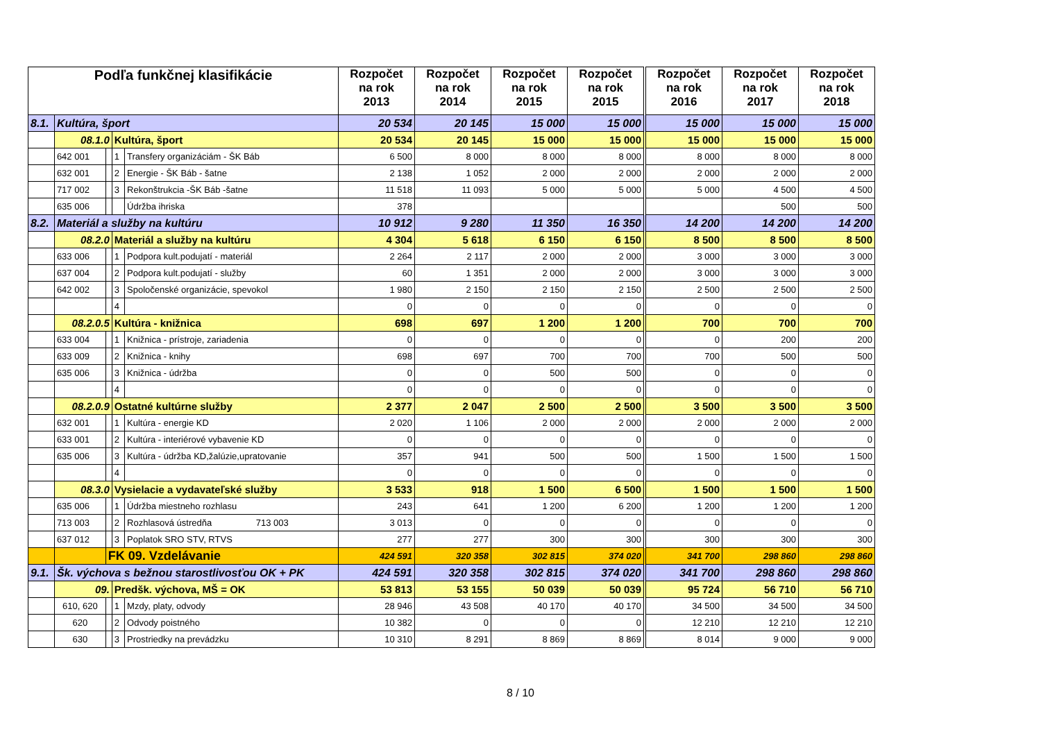| Podľa funkčnej klasifikácie | | | | | Rozpočet na rok 2013 | Rozpočet na rok 2014 | Rozpočet na rok 2015 | Rozpočet na rok 2015 | Rozpočet na rok 2016 | Rozpočet na rok 2017 | Rozpočet na rok 2018 |
| --- | --- | --- | --- | --- | --- | --- | --- | --- | --- | --- | --- |
| 8.1. | Kultúra, šport | | | | 20 534 | 20 145 | 15 000 | 15 000 | 15 000 | 15 000 | 15 000 |
| | 08.1.0 | | Kultúra, šport | | 20 534 | 20 145 | 15 000 | 15 000 | 15 000 | 15 000 | 15 000 |
| | 642 001 | | 1 | Transfery organizáciám - ŠK Báb | 6 500 | 8 000 | 8 000 | 8 000 | 8 000 | 8 000 | 8 000 |
| | 632 001 | | 2 | Energie - ŠK Báb - šatne | 2 138 | 1 052 | 2 000 | 2 000 | 2 000 | 2 000 | 2 000 |
| | 717 002 | | 3 | Rekonštrukcia -ŠK Báb -šatne | 11 518 | 11 093 | 5 000 | 5 000 | 5 000 | 4 500 | 4 500 |
| | 635 006 | | | Údržba ihriska | 378 | | | | | 500 | 500 |
| 8.2. | Materiál a služby na kultúru | | | | 10 912 | 9 280 | 11 350 | 16 350 | 14 200 | 14 200 | 14 200 |
| | 08.2.0 | | Materiál a služby na kultúru | | 4 304 | 5 618 | 6 150 | 6 150 | 8 500 | 8 500 | 8 500 |
| | 633 006 | | 1 | Podpora kult.podujatí - materiál | 2 264 | 2 117 | 2 000 | 2 000 | 3 000 | 3 000 | 3 000 |
| | 637 004 | | 2 | Podpora kult.podujatí - služby | 60 | 1 351 | 2 000 | 2 000 | 3 000 | 3 000 | 3 000 |
| | 642 002 | | 3 | Spoločenské organizácie, spevokol | 1 980 | 2 150 | 2 150 | 2 150 | 2 500 | 2 500 | 2 500 |
| | | | 4 | | 0 | 0 | 0 | 0 | 0 | 0 | 0 |
| | 08.2.0.5 | | Kultúra - knižnica | | 698 | 697 | 1 200 | 1 200 | 700 | 700 | 700 |
| | 633 004 | | 1 | Knižnica - prístroje, zariadenia | 0 | 0 | 0 | 0 | 0 | 200 | 200 |
| | 633 009 | | 2 | Knižnica - knihy | 698 | 697 | 700 | 700 | 700 | 500 | 500 |
| | 635 006 | | 3 | Knižnica - údržba | 0 | 0 | 500 | 500 | 0 | 0 | 0 |
| | | | 4 | | 0 | 0 | 0 | 0 | 0 | 0 | 0 |
| | 08.2.0.9 | | Ostatné kultúrne služby | | 2 377 | 2 047 | 2 500 | 2 500 | 3 500 | 3 500 | 3 500 |
| | 632 001 | | 1 | Kultúra - energie KD | 2 020 | 1 106 | 2 000 | 2 000 | 2 000 | 2 000 | 2 000 |
| | 633 001 | | 2 | Kultúra - interiérové vybavenie KD | 0 | 0 | 0 | 0 | 0 | 0 | 0 |
| | 635 006 | | 3 | Kultúra - údržba KD,žalúzie,upratovanie | 357 | 941 | 500 | 500 | 1 500 | 1 500 | 1 500 |
| | | | 4 | | 0 | 0 | 0 | 0 | 0 | 0 | 0 |
| | 08.3.0 | | Vysielacie a vydavateľské služby | | 3 533 | 918 | 1 500 | 6 500 | 1 500 | 1 500 | 1 500 |
| | 635 006 | | 1 | Údržba miestneho rozhlasu | 243 | 641 | 1 200 | 6 200 | 1 200 | 1 200 | 1 200 |
| | 713 003 | | 2 | Rozhlasová ústredňa 713 003 | 3 013 | 0 | 0 | 0 | 0 | 0 | 0 |
| | 637 012 | | 3 | Poplatok SRO STV, RTVS | 277 | 277 | 300 | 300 | 300 | 300 | 300 |
| | | FK 09. Vzdelávanie | | | 424 591 | 320 358 | 302 815 | 374 020 | 341 700 | 298 860 | 298 860 |
| 9.1. | Šk. výchova s bežnou starostlivosťou OK + PK | | | | 424 591 | 320 358 | 302 815 | 374 020 | 341 700 | 298 860 | 298 860 |
| | 09. | | Predšk. výchova, MŠ = OK | | 53 813 | 53 155 | 50 039 | 50 039 | 95 724 | 56 710 | 56 710 |
| | 610, 620 | | 1 | Mzdy, platy, odvody | 28 946 | 43 508 | 40 170 | 40 170 | 34 500 | 34 500 | 34 500 |
| | 620 | | 2 | Odvody poistného | 10 382 | 0 | 0 | 0 | 12 210 | 12 210 | 12 210 |
| | 630 | | 3 | Prostriedky na prevádzku | 10 310 | 8 291 | 8 869 | 8 869 | 8 014 | 9 000 | 9 000 |
8 / 10